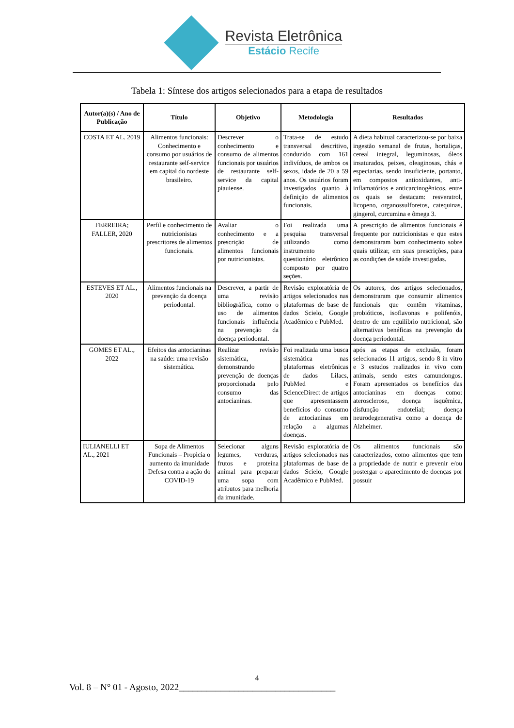Revista Eletrônica
Estácio Recife
Tabela 1: Síntese dos artigos selecionados para a etapa de resultados
| Autor(a)(s) / Ano de Publicação | Título | Objetivo | Metodologia | Resultados |
| --- | --- | --- | --- | --- |
| COSTA ET AL. 2019 | Alimentos funcionais: Conhecimento e consumo por usuários de restaurante self-service em capital do nordeste brasileiro. | Descrever o conhecimento e consumo de alimentos funcionais por usuários de restaurante self-service da capital piauiense. | Trata-se de estudo transversal descritivo, conduzido com 161 indivíduos, de ambos os sexos, idade de 20 a 59 anos. Os usuários foram investigados quanto à definição de alimentos funcionais. | A dieta habitual caracterizou-se por baixa ingestão semanal de frutas, hortaliças, cereal integral, leguminosas, óleos insaturados, peixes, oleaginosas, chás e especiarias, sendo insuficiente, portanto, em compostos antioxidantes, anti-inflamatórios e anticarcinogênicos, entre os quais se destacam: resveratrol, licopeno, organossulforetos, catequinas, gingerol, curcumina e ômega 3. |
| FERREIRA; FALLER, 2020 | Perfil e conhecimento de nutricionistas prescritores de alimentos funcionais. | Avaliar o conhecimento e a prescrição de alimentos funcionais por nutricionistas. | Foi realizada uma pesquisa transversal utilizando como instrumento questionário eletrônico composto por quatro seções. | A prescrição de alimentos funcionais é frequente por nutricionistas e que estes demonstraram bom conhecimento sobre quais utilizar, em suas prescrições, para as condições de saúde investigadas. |
| ESTEVES ET AL., 2020 | Alimentos funcionais na prevenção da doença periodontal. | Descrever, a partir de uma revisão bibliográfica, como o uso de alimentos funcionais influência na prevenção da doença periodontal. | Revisão exploratória de artigos selecionados nas plataformas de base de dados Scielo, Google Acadêmico e PubMed. | Os autores, dos artigos selecionados, demonstraram que consumir alimentos funcionais que contêm vitaminas, probióticos, isoflavonas e polifenóis, dentro de um equilíbrio nutricional, são alternativas benéficas na prevenção da doença periodontal. |
| GOMES ET AL., 2022 | Efeitos das antocianinas na saúde: uma revisão sistemática. | Realizar revisão sistemática, demonstrando prevenção de doenças proporcionada pelo consumo das antocianinas. | Foi realizada uma busca sistemática nas plataformas eletrônicas de dados Lilacs, PubMed e ScienceDirect de artigos que apresentassem benefícios do consumo de antocianinas em relação a algumas doenças. | após as etapas de exclusão, foram selecionados 11 artigos, sendo 8 in vitro e 3 estudos realizados in vivo com animais, sendo estes camundongos. Foram apresentados os benefícios das antocianinas em doenças como: aterosclerose, doença isquêmica, disfunção endotelial; doença neurodegenerativa como a doença de Alzheimer. |
| IULIANELLI ET AL., 2021 | Sopa de Alimentos Funcionais – Propicia o aumento da imunidade Defesa contra a ação do COVID-19 | Selecionar alguns legumes, verduras, frutos e proteína animal para preparar uma sopa com atributos para melhoria da imunidade. | Revisão exploratória de artigos selecionados nas plataformas de base de dados Scielo, Google Acadêmico e PubMed. | Os alimentos funcionais são caracterizados, como alimentos que tem a propriedade de nutrir e prevenir e/ou postergar o aparecimento de doenças por possuir |
4
Vol. 8 – N° 01 - Agosto, 2022__________________________________